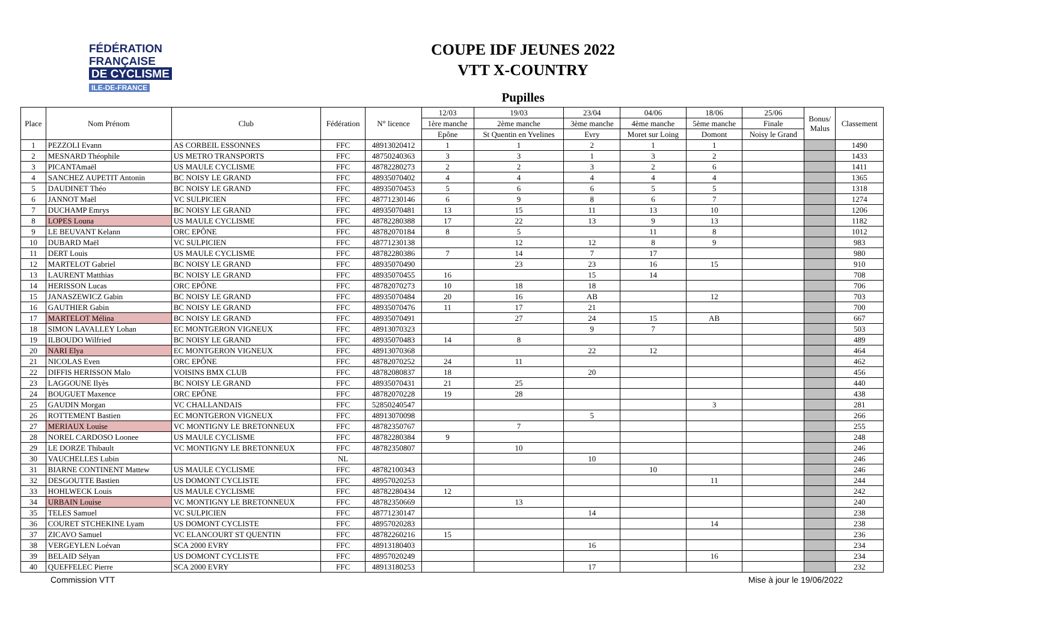FÉDÉRATION
FRANÇAISE
DE CYCLISME
ILE-DE-FRANCE
COUPE IDF JEUNES 2022
VTT X-COUNTRY
Pupilles
| Place | Nom Prénom | Club | Fédération | N° licence | 12/03 | 19/03 | 23/04 | 04/06 | 18/06 | 25/06 | Bonus/ Malus | Classement |
| --- | --- | --- | --- | --- | --- | --- | --- | --- | --- | --- | --- | --- |
| | | | | | 1ère manche | 2ème manche | 3ème manche | 4ème manche | 5ème manche | Finale | | |
| | | | | | Epône | St Quentin en Yvelines | Evry | Moret sur Loing | Domont | Noisy le Grand | | |
| 1 | PEZZOLI Evann | AS CORBEIL ESSONNES | FFC | 48913020412 | 1 | 1 | 2 | 1 | 1 | | | 1490 |
| 2 | MESNARD Théophile | US METRO TRANSPORTS | FFC | 48750240363 | 3 | 3 | 1 | 3 | 2 | | | 1433 |
| 3 | PICANTAmaël | US MAULE CYCLISME | FFC | 48782280273 | 2 | 2 | 3 | 2 | 6 | | | 1411 |
| 4 | SANCHEZ AUPETIT Antonin | BC NOISY LE GRAND | FFC | 48935070402 | 4 | 4 | 4 | 4 | 4 | | | 1365 |
| 5 | DAUDINET Théo | BC NOISY LE GRAND | FFC | 48935070453 | 5 | 6 | 6 | 5 | 5 | | | 1318 |
| 6 | JANNOT Maël | VC SULPICIEN | FFC | 48771230146 | 6 | 9 | 8 | 6 | 7 | | | 1274 |
| 7 | DUCHAMP Emrys | BC NOISY LE GRAND | FFC | 48935070481 | 13 | 15 | 11 | 13 | 10 | | | 1206 |
| 8 | LOPES Louna | US MAULE CYCLISME | FFC | 48782280388 | 17 | 22 | 13 | 9 | 13 | | | 1182 |
| 9 | LE BEUVANT Kelann | ORC EPÔNE | FFC | 48782070184 | 8 | 5 | | 11 | 8 | | | 1012 |
| 10 | DUBARD Maël | VC SULPICIEN | FFC | 48771230138 | | 12 | 12 | 8 | 9 | | | 983 |
| 11 | DERT Louis | US MAULE CYCLISME | FFC | 48782280386 | 7 | 14 | 7 | 17 | | | | 980 |
| 12 | MARTELOT Gabriel | BC NOISY LE GRAND | FFC | 48935070490 | | 23 | 23 | 16 | 15 | | | 910 |
| 13 | LAURENT Matthias | BC NOISY LE GRAND | FFC | 48935070455 | 16 | | 15 | 14 | | | | 708 |
| 14 | HERISSON Lucas | ORC EPÔNE | FFC | 48782070273 | 10 | 18 | 18 | | | | | 706 |
| 15 | JANASZEWICZ Gabin | BC NOISY LE GRAND | FFC | 48935070484 | 20 | 16 | AB | | 12 | | | 703 |
| 16 | GAUTHIER Gabin | BC NOISY LE GRAND | FFC | 48935070476 | 11 | 17 | 21 | | | | | 700 |
| 17 | MARTELOT Mélina | BC NOISY LE GRAND | FFC | 48935070491 | | 27 | 24 | 15 | AB | | | 667 |
| 18 | SIMON LAVALLEY Lohan | EC MONTGERON VIGNEUX | FFC | 48913070323 | | | 9 | 7 | | | | 503 |
| 19 | ILBOUDO Wilfried | BC NOISY LE GRAND | FFC | 48935070483 | 14 | 8 | | | | | | 489 |
| 20 | NARI Elya | EC MONTGERON VIGNEUX | FFC | 48913070368 | | | 22 | 12 | | | | 464 |
| 21 | NICOLAS Even | ORC EPÔNE | FFC | 48782070252 | 24 | 11 | | | | | | 462 |
| 22 | DIFFIS HERISSON Malo | VOISINS BMX CLUB | FFC | 48782080837 | 18 | | 20 | | | | | 456 |
| 23 | LAGGOUNE Ilyès | BC NOISY LE GRAND | FFC | 48935070431 | 21 | 25 | | | | | | 440 |
| 24 | BOUGUET Maxence | ORC EPÔNE | FFC | 48782070228 | 19 | 28 | | | | | | 438 |
| 25 | GAUDIN Morgan | VC CHALLANDAIS | FFC | 52850240547 | | | | | 3 | | | 281 |
| 26 | ROTTEMENT Bastien | EC MONTGERON VIGNEUX | FFC | 48913070098 | | | 5 | | | | | 266 |
| 27 | MERIAUX Louise | VC MONTIGNY LE BRETONNEUX | FFC | 48782350767 | | 7 | | | | | | 255 |
| 28 | NOREL CARDOSO Loonee | US MAULE CYCLISME | FFC | 48782280384 | 9 | | | | | | | 248 |
| 29 | LE DORZE Thibault | VC MONTIGNY LE BRETONNEUX | FFC | 48782350807 | | 10 | | | | | | 246 |
| 30 | VAUCHELLES Lubin | | NL | | | | 10 | | | | | 246 |
| 31 | BIARNE CONTINENT Mattew | US MAULE CYCLISME | FFC | 48782100343 | | | | 10 | | | | 246 |
| 32 | DESGOUTTE Bastien | US DOMONT CYCLISTE | FFC | 48957020253 | | | | | 11 | | | 244 |
| 33 | HOHLWECK Louis | US MAULE CYCLISME | FFC | 48782280434 | 12 | | | | | | | 242 |
| 34 | URBAIN Louise | VC MONTIGNY LE BRETONNEUX | FFC | 48782350669 | | 13 | | | | | | 240 |
| 35 | TELES Samuel | VC SULPICIEN | FFC | 48771230147 | | | 14 | | | | | 238 |
| 36 | COURET STCHEKINE Lyam | US DOMONT CYCLISTE | FFC | 48957020283 | | | | | 14 | | | 238 |
| 37 | ZICAVO Samuel | VC ELANCOURT ST QUENTIN | FFC | 48782260216 | 15 | | | | | | | 236 |
| 38 | VERGEYLEN Loévan | SCA 2000 EVRY | FFC | 48913180403 | | | 16 | | | | | 234 |
| 39 | BELAID Sélyan | US DOMONT CYCLISTE | FFC | 48957020249 | | | | | 16 | | | 234 |
| 40 | QUEFFELEC Pierre | SCA 2000 EVRY | FFC | 48913180253 | | | 17 | | | | | 232 |
Commission VTT Mise à jour le 19/06/2022